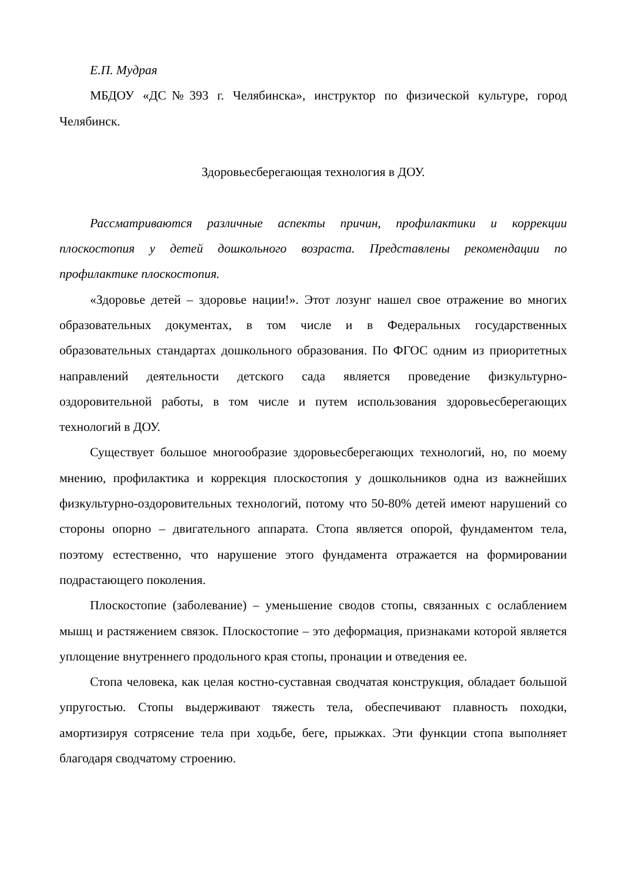Е.П. Мудрая
МБДОУ «ДС№393 г. Челябинска», инструктор по физической культуре, город Челябинск.
Здоровьесберегающая технология в ДОУ.
Рассматриваются различные аспекты причин, профилактики и коррекции плоскостопия у детей дошкольного возраста. Представлены рекомендации по профилактике плоскостопия.
«Здоровье детей – здоровье нации!». Этот лозунг нашел свое отражение во многих образовательных документах, в том числе и в Федеральных государственных образовательных стандартах дошкольного образования. По ФГОС одним из приоритетных направлений деятельности детского сада является проведение физкультурно-оздоровительной работы, в том числе и путем использования здоровьесберегающих технологий в ДОУ.
Существует большое многообразие здоровьесберегающих технологий, но, по моему мнению, профилактика и коррекция плоскостопия у дошкольников одна из важнейших физкультурно-оздоровительных технологий, потому что 50-80% детей имеют нарушений со стороны опорно – двигательного аппарата. Стопа является опорой, фундаментом тела, поэтому естественно, что нарушение этого фундамента отражается на формировании подрастающего поколения.
Плоскостопие (заболевание) – уменьшение сводов стопы, связанных с ослаблением мышц и растяжением связок. Плоскостопие – это деформация, признаками которой является уплощение внутреннего продольного края стопы, пронации и отведения ее.
Стопа человека, как целая костно-суставная сводчатая конструкция, обладает большой упругостью. Стопы выдерживают тяжесть тела, обеспечивают плавность походки, амортизируя сотрясение тела при ходьбе, беге, прыжках. Эти функции стопа выполняет благодаря сводчатому строению.